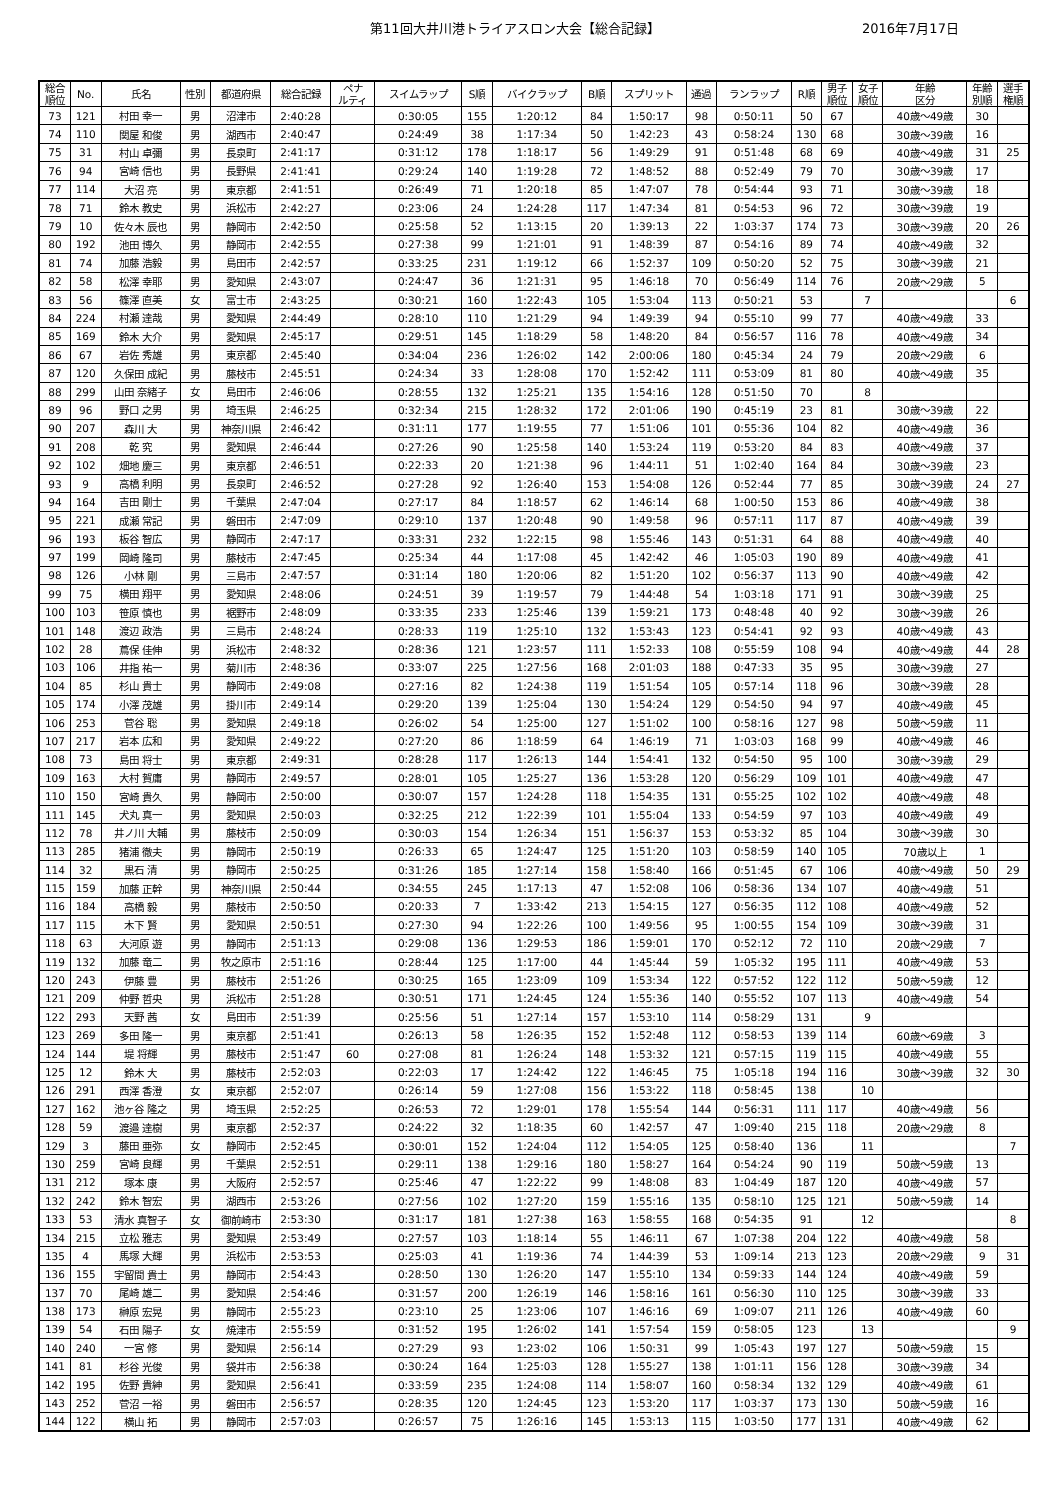第11回大井川港トライアスロン大会【総合記録】 2016年7月17日
| 総合 順位 | No. | 氏名 | 性別 | 都道府県 | 総合記録 | ペナ ルティ | スイムラップ | S順 | バイクラップ | B順 | スプリット | 通過 | ランラップ | R順 | 男子 順位 | 女子 順位 | 年齢 区分 | 年齢 別順 | 選手 権順 |
| --- | --- | --- | --- | --- | --- | --- | --- | --- | --- | --- | --- | --- | --- | --- | --- | --- | --- | --- | --- |
| 73 | 121 | 村田 幸一 | 男 | 沼津市 | 2:40:28 | | 0:30:05 | 155 | 1:20:12 | 84 | 1:50:17 | 98 | 0:50:11 | 50 | 67 | | 40歳～49歳 | 30 | |
| 74 | 110 | 関屋 和俊 | 男 | 湖西市 | 2:40:47 | | 0:24:49 | 38 | 1:17:34 | 50 | 1:42:23 | 43 | 0:58:24 | 130 | 68 | | 30歳～39歳 | 16 | |
| 75 | 31 | 村山 卓彌 | 男 | 長泉町 | 2:41:17 | | 0:31:12 | 178 | 1:18:17 | 56 | 1:49:29 | 91 | 0:51:48 | 68 | 69 | | 40歳～49歳 | 31 | 25 |
| 76 | 94 | 宮崎 信也 | 男 | 長野県 | 2:41:41 | | 0:29:24 | 140 | 1:19:28 | 72 | 1:48:52 | 88 | 0:52:49 | 79 | 70 | | 30歳～39歳 | 17 | |
| 77 | 114 | 大沼 亮 | 男 | 東京都 | 2:41:51 | | 0:26:49 | 71 | 1:20:18 | 85 | 1:47:07 | 78 | 0:54:44 | 93 | 71 | | 30歳～39歳 | 18 | |
| 78 | 71 | 鈴木 教史 | 男 | 浜松市 | 2:42:27 | | 0:23:06 | 24 | 1:24:28 | 117 | 1:47:34 | 81 | 0:54:53 | 96 | 72 | | 30歳～39歳 | 19 | |
| 79 | 10 | 佐々木 辰也 | 男 | 静岡市 | 2:42:50 | | 0:25:58 | 52 | 1:13:15 | 20 | 1:39:13 | 22 | 1:03:37 | 174 | 73 | | 30歳～39歳 | 20 | 26 |
| 80 | 192 | 池田 博久 | 男 | 静岡市 | 2:42:55 | | 0:27:38 | 99 | 1:21:01 | 91 | 1:48:39 | 87 | 0:54:16 | 89 | 74 | | 40歳～49歳 | 32 | |
| 81 | 74 | 加藤 浩毅 | 男 | 島田市 | 2:42:57 | | 0:33:25 | 231 | 1:19:12 | 66 | 1:52:37 | 109 | 0:50:20 | 52 | 75 | | 30歳～39歳 | 21 | |
| 82 | 58 | 松澤 幸耶 | 男 | 愛知県 | 2:43:07 | | 0:24:47 | 36 | 1:21:31 | 95 | 1:46:18 | 70 | 0:56:49 | 114 | 76 | | 20歳～29歳 | 5 | |
| 83 | 56 | 篠澤 直美 | 女 | 富士市 | 2:43:25 | | 0:30:21 | 160 | 1:22:43 | 105 | 1:53:04 | 113 | 0:50:21 | 53 | | 7 | | | 6 |
| 84 | 224 | 村瀬 達哉 | 男 | 愛知県 | 2:44:49 | | 0:28:10 | 110 | 1:21:29 | 94 | 1:49:39 | 94 | 0:55:10 | 99 | 77 | | 40歳～49歳 | 33 | |
| 85 | 169 | 鈴木 大介 | 男 | 愛知県 | 2:45:17 | | 0:29:51 | 145 | 1:18:29 | 58 | 1:48:20 | 84 | 0:56:57 | 116 | 78 | | 40歳～49歳 | 34 | |
| 86 | 67 | 岩佐 秀雄 | 男 | 東京都 | 2:45:40 | | 0:34:04 | 236 | 1:26:02 | 142 | 2:00:06 | 180 | 0:45:34 | 24 | 79 | | 20歳～29歳 | 6 | |
| 87 | 120 | 久保田 成紀 | 男 | 藤枝市 | 2:45:51 | | 0:24:34 | 33 | 1:28:08 | 170 | 1:52:42 | 111 | 0:53:09 | 81 | 80 | | 40歳～49歳 | 35 | |
| 88 | 299 | 山田 奈緒子 | 女 | 島田市 | 2:46:06 | | 0:28:55 | 132 | 1:25:21 | 135 | 1:54:16 | 128 | 0:51:50 | 70 | | 8 | | | |
| 89 | 96 | 野口 之男 | 男 | 埼玉県 | 2:46:25 | | 0:32:34 | 215 | 1:28:32 | 172 | 2:01:06 | 190 | 0:45:19 | 23 | 81 | | 30歳～39歳 | 22 | |
| 90 | 207 | 森川 大 | 男 | 神奈川県 | 2:46:42 | | 0:31:11 | 177 | 1:19:55 | 77 | 1:51:06 | 101 | 0:55:36 | 104 | 82 | | 40歳～49歳 | 36 | |
| 91 | 208 | 乾 究 | 男 | 愛知県 | 2:46:44 | | 0:27:26 | 90 | 1:25:58 | 140 | 1:53:24 | 119 | 0:53:20 | 84 | 83 | | 40歳～49歳 | 37 | |
| 92 | 102 | 畑地 慶三 | 男 | 東京都 | 2:46:51 | | 0:22:33 | 20 | 1:21:38 | 96 | 1:44:11 | 51 | 1:02:40 | 164 | 84 | | 30歳～39歳 | 23 | |
| 93 | 9 | 高橋 利明 | 男 | 長泉町 | 2:46:52 | | 0:27:28 | 92 | 1:26:40 | 153 | 1:54:08 | 126 | 0:52:44 | 77 | 85 | | 30歳～39歳 | 24 | 27 |
| 94 | 164 | 吉田 剛士 | 男 | 千葉県 | 2:47:04 | | 0:27:17 | 84 | 1:18:57 | 62 | 1:46:14 | 68 | 1:00:50 | 153 | 86 | | 40歳～49歳 | 38 | |
| 95 | 221 | 成瀬 常記 | 男 | 磐田市 | 2:47:09 | | 0:29:10 | 137 | 1:20:48 | 90 | 1:49:58 | 96 | 0:57:11 | 117 | 87 | | 40歳～49歳 | 39 | |
| 96 | 193 | 板谷 智広 | 男 | 静岡市 | 2:47:17 | | 0:33:31 | 232 | 1:22:15 | 98 | 1:55:46 | 143 | 0:51:31 | 64 | 88 | | 40歳～49歳 | 40 | |
| 97 | 199 | 岡崎 隆司 | 男 | 藤枝市 | 2:47:45 | | 0:25:34 | 44 | 1:17:08 | 45 | 1:42:42 | 46 | 1:05:03 | 190 | 89 | | 40歳～49歳 | 41 | |
| 98 | 126 | 小林 剛 | 男 | 三島市 | 2:47:57 | | 0:31:14 | 180 | 1:20:06 | 82 | 1:51:20 | 102 | 0:56:37 | 113 | 90 | | 40歳～49歳 | 42 | |
| 99 | 75 | 横田 翔平 | 男 | 愛知県 | 2:48:06 | | 0:24:51 | 39 | 1:19:57 | 79 | 1:44:48 | 54 | 1:03:18 | 171 | 91 | | 30歳～39歳 | 25 | |
| 100 | 103 | 笹原 慎也 | 男 | 裾野市 | 2:48:09 | | 0:33:35 | 233 | 1:25:46 | 139 | 1:59:21 | 173 | 0:48:48 | 40 | 92 | | 30歳～39歳 | 26 | |
| 101 | 148 | 渡辺 政浩 | 男 | 三島市 | 2:48:24 | | 0:28:33 | 119 | 1:25:10 | 132 | 1:53:43 | 123 | 0:54:41 | 92 | 93 | | 40歳～49歳 | 43 | |
| 102 | 28 | 蔦保 佳伸 | 男 | 浜松市 | 2:48:32 | | 0:28:36 | 121 | 1:23:57 | 111 | 1:52:33 | 108 | 0:55:59 | 108 | 94 | | 40歳～49歳 | 44 | 28 |
| 103 | 106 | 井指 祐一 | 男 | 菊川市 | 2:48:36 | | 0:33:07 | 225 | 1:27:56 | 168 | 2:01:03 | 188 | 0:47:33 | 35 | 95 | | 30歳～39歳 | 27 | |
| 104 | 85 | 杉山 貴士 | 男 | 静岡市 | 2:49:08 | | 0:27:16 | 82 | 1:24:38 | 119 | 1:51:54 | 105 | 0:57:14 | 118 | 96 | | 30歳～39歳 | 28 | |
| 105 | 174 | 小澤 茂雄 | 男 | 掛川市 | 2:49:14 | | 0:29:20 | 139 | 1:25:04 | 130 | 1:54:24 | 129 | 0:54:50 | 94 | 97 | | 40歳～49歳 | 45 | |
| 106 | 253 | 菅谷 聡 | 男 | 愛知県 | 2:49:18 | | 0:26:02 | 54 | 1:25:00 | 127 | 1:51:02 | 100 | 0:58:16 | 127 | 98 | | 50歳～59歳 | 11 | |
| 107 | 217 | 岩本 広和 | 男 | 愛知県 | 2:49:22 | | 0:27:20 | 86 | 1:18:59 | 64 | 1:46:19 | 71 | 1:03:03 | 168 | 99 | | 40歳～49歳 | 46 | |
| 108 | 73 | 島田 将士 | 男 | 東京都 | 2:49:31 | | 0:28:28 | 117 | 1:26:13 | 144 | 1:54:41 | 132 | 0:54:50 | 95 | 100 | | 30歳～39歳 | 29 | |
| 109 | 163 | 大村 賀庸 | 男 | 静岡市 | 2:49:57 | | 0:28:01 | 105 | 1:25:27 | 136 | 1:53:28 | 120 | 0:56:29 | 109 | 101 | | 40歳～49歳 | 47 | |
| 110 | 150 | 宮崎 貴久 | 男 | 静岡市 | 2:50:00 | | 0:30:07 | 157 | 1:24:28 | 118 | 1:54:35 | 131 | 0:55:25 | 102 | 102 | | 40歳～49歳 | 48 | |
| 111 | 145 | 犬丸 真一 | 男 | 愛知県 | 2:50:03 | | 0:32:25 | 212 | 1:22:39 | 101 | 1:55:04 | 133 | 0:54:59 | 97 | 103 | | 40歳～49歳 | 49 | |
| 112 | 78 | 井ノ川 大輔 | 男 | 藤枝市 | 2:50:09 | | 0:30:03 | 154 | 1:26:34 | 151 | 1:56:37 | 153 | 0:53:32 | 85 | 104 | | 30歳～39歳 | 30 | |
| 113 | 285 | 猪浦 徹夫 | 男 | 静岡市 | 2:50:19 | | 0:26:33 | 65 | 1:24:47 | 125 | 1:51:20 | 103 | 0:58:59 | 140 | 105 | | 70歳以上 | 1 | |
| 114 | 32 | 黒石 清 | 男 | 静岡市 | 2:50:25 | | 0:31:26 | 185 | 1:27:14 | 158 | 1:58:40 | 166 | 0:51:45 | 67 | 106 | | 40歳～49歳 | 50 | 29 |
| 115 | 159 | 加藤 正幹 | 男 | 神奈川県 | 2:50:44 | | 0:34:55 | 245 | 1:17:13 | 47 | 1:52:08 | 106 | 0:58:36 | 134 | 107 | | 40歳～49歳 | 51 | |
| 116 | 184 | 高橋 毅 | 男 | 藤枝市 | 2:50:50 | | 0:20:33 | 7 | 1:33:42 | 213 | 1:54:15 | 127 | 0:56:35 | 112 | 108 | | 40歳～49歳 | 52 | |
| 117 | 115 | 木下 賢 | 男 | 愛知県 | 2:50:51 | | 0:27:30 | 94 | 1:22:26 | 100 | 1:49:56 | 95 | 1:00:55 | 154 | 109 | | 30歳～39歳 | 31 | |
| 118 | 63 | 大河原 遊 | 男 | 静岡市 | 2:51:13 | | 0:29:08 | 136 | 1:29:53 | 186 | 1:59:01 | 170 | 0:52:12 | 72 | 110 | | 20歳～29歳 | 7 | |
| 119 | 132 | 加藤 竜二 | 男 | 牧之原市 | 2:51:16 | | 0:28:44 | 125 | 1:17:00 | 44 | 1:45:44 | 59 | 1:05:32 | 195 | 111 | | 40歳～49歳 | 53 | |
| 120 | 243 | 伊藤 豊 | 男 | 藤枝市 | 2:51:26 | | 0:30:25 | 165 | 1:23:09 | 109 | 1:53:34 | 122 | 0:57:52 | 122 | 112 | | 50歳～59歳 | 12 | |
| 121 | 209 | 仲野 哲央 | 男 | 浜松市 | 2:51:28 | | 0:30:51 | 171 | 1:24:45 | 124 | 1:55:36 | 140 | 0:55:52 | 107 | 113 | | 40歳～49歳 | 54 | |
| 122 | 293 | 天野 茜 | 女 | 島田市 | 2:51:39 | | 0:25:56 | 51 | 1:27:14 | 157 | 1:53:10 | 114 | 0:58:29 | 131 | | 9 | | | |
| 123 | 269 | 多田 隆一 | 男 | 東京都 | 2:51:41 | | 0:26:13 | 58 | 1:26:35 | 152 | 1:52:48 | 112 | 0:58:53 | 139 | 114 | | 60歳～69歳 | 3 | |
| 124 | 144 | 堤 将輝 | 男 | 藤枝市 | 2:51:47 | 60 | 0:27:08 | 81 | 1:26:24 | 148 | 1:53:32 | 121 | 0:57:15 | 119 | 115 | | 40歳～49歳 | 55 | |
| 125 | 12 | 鈴木 大 | 男 | 藤枝市 | 2:52:03 | | 0:22:03 | 17 | 1:24:42 | 122 | 1:46:45 | 75 | 1:05:18 | 194 | 116 | | 30歳～39歳 | 32 | 30 |
| 126 | 291 | 西澤 香澄 | 女 | 東京都 | 2:52:07 | | 0:26:14 | 59 | 1:27:08 | 156 | 1:53:22 | 118 | 0:58:45 | 138 | | 10 | | | |
| 127 | 162 | 池ヶ谷 隆之 | 男 | 埼玉県 | 2:52:25 | | 0:26:53 | 72 | 1:29:01 | 178 | 1:55:54 | 144 | 0:56:31 | 111 | 117 | | 40歳～49歳 | 56 | |
| 128 | 59 | 渡邉 達樹 | 男 | 東京都 | 2:52:37 | | 0:24:22 | 32 | 1:18:35 | 60 | 1:42:57 | 47 | 1:09:40 | 215 | 118 | | 20歳～29歳 | 8 | |
| 129 | 3 | 藤田 亜弥 | 女 | 静岡市 | 2:52:45 | | 0:30:01 | 152 | 1:24:04 | 112 | 1:54:05 | 125 | 0:58:40 | 136 | | 11 | | | 7 |
| 130 | 259 | 宮崎 良輝 | 男 | 千葉県 | 2:52:51 | | 0:29:11 | 138 | 1:29:16 | 180 | 1:58:27 | 164 | 0:54:24 | 90 | 119 | | 50歳～59歳 | 13 | |
| 131 | 212 | 塚本 康 | 男 | 大阪府 | 2:52:57 | | 0:25:46 | 47 | 1:22:22 | 99 | 1:48:08 | 83 | 1:04:49 | 187 | 120 | | 40歳～49歳 | 57 | |
| 132 | 242 | 鈴木 智宏 | 男 | 湖西市 | 2:53:26 | | 0:27:56 | 102 | 1:27:20 | 159 | 1:55:16 | 135 | 0:58:10 | 125 | 121 | | 50歳～59歳 | 14 | |
| 133 | 53 | 清水 真智子 | 女 | 御前崎市 | 2:53:30 | | 0:31:17 | 181 | 1:27:38 | 163 | 1:58:55 | 168 | 0:54:35 | 91 | | 12 | | | 8 |
| 134 | 215 | 立松 雅志 | 男 | 愛知県 | 2:53:49 | | 0:27:57 | 103 | 1:18:14 | 55 | 1:46:11 | 67 | 1:07:38 | 204 | 122 | | 40歳～49歳 | 58 | |
| 135 | 4 | 馬塚 大輝 | 男 | 浜松市 | 2:53:53 | | 0:25:03 | 41 | 1:19:36 | 74 | 1:44:39 | 53 | 1:09:14 | 213 | 123 | | 20歳～29歳 | 9 | 31 |
| 136 | 155 | 宇留間 貴士 | 男 | 静岡市 | 2:54:43 | | 0:28:50 | 130 | 1:26:20 | 147 | 1:55:10 | 134 | 0:59:33 | 144 | 124 | | 40歳～49歳 | 59 | |
| 137 | 70 | 尾崎 雄二 | 男 | 愛知県 | 2:54:46 | | 0:31:57 | 200 | 1:26:19 | 146 | 1:58:16 | 161 | 0:56:30 | 110 | 125 | | 30歳～39歳 | 33 | |
| 138 | 173 | 榊原 宏晃 | 男 | 静岡市 | 2:55:23 | | 0:23:10 | 25 | 1:23:06 | 107 | 1:46:16 | 69 | 1:09:07 | 211 | 126 | | 40歳～49歳 | 60 | |
| 139 | 54 | 石田 陽子 | 女 | 焼津市 | 2:55:59 | | 0:31:52 | 195 | 1:26:02 | 141 | 1:57:54 | 159 | 0:58:05 | 123 | | 13 | | | 9 |
| 140 | 240 | 一宮 修 | 男 | 愛知県 | 2:56:14 | | 0:27:29 | 93 | 1:23:02 | 106 | 1:50:31 | 99 | 1:05:43 | 197 | 127 | | 50歳～59歳 | 15 | |
| 141 | 81 | 杉谷 光俊 | 男 | 袋井市 | 2:56:38 | | 0:30:24 | 164 | 1:25:03 | 128 | 1:55:27 | 138 | 1:01:11 | 156 | 128 | | 30歳～39歳 | 34 | |
| 142 | 195 | 佐野 貴紳 | 男 | 愛知県 | 2:56:41 | | 0:33:59 | 235 | 1:24:08 | 114 | 1:58:07 | 160 | 0:58:34 | 132 | 129 | | 40歳～49歳 | 61 | |
| 143 | 252 | 菅沼 一裕 | 男 | 磐田市 | 2:56:57 | | 0:28:35 | 120 | 1:24:45 | 123 | 1:53:20 | 117 | 1:03:37 | 173 | 130 | | 50歳～59歳 | 16 | |
| 144 | 122 | 横山 拓 | 男 | 静岡市 | 2:57:03 | | 0:26:57 | 75 | 1:26:16 | 145 | 1:53:13 | 115 | 1:03:50 | 177 | 131 | | 40歳～49歳 | 62 | |